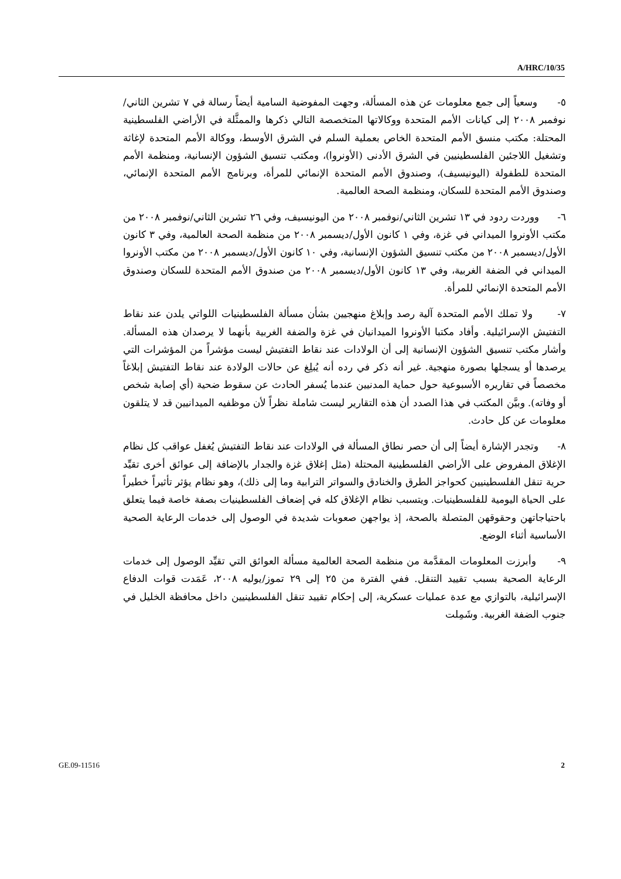A/HRC/10/35
٥- وسعياً إلى جمع معلومات عن هذه المسألة، وجهت المفوضية السامية أيضاً رسالة في ٧ تشرين الثاني/نوفمبر ٢٠٠٨ إلى كيانات الأمم المتحدة ووكالاتها المتخصصة التالي ذكرها والممثَّلة في الأراضي الفلسطينية المحتلة: مكتب منسق الأمم المتحدة الخاص بعملية السلم في الشرق الأوسط، ووكالة الأمم المتحدة لإغاثة وتشغيل اللاجئين الفلسطينيين في الشرق الأدنى (الأونروا)، ومكتب تنسيق الشؤون الإنسانية، ومنظمة الأمم المتحدة للطفولة (اليونيسيف)، وصندوق الأمم المتحدة الإنمائي للمرأة، وبرنامج الأمم المتحدة الإنمائي، وصندوق الأمم المتحدة للسكان، ومنظمة الصحة العالمية.
٦- ووردت ردود في ١٣ تشرين الثاني/نوفمبر ٢٠٠٨ من اليونيسيف، وفي ٢٦ تشرين الثاني/نوفمبر ٢٠٠٨ من مكتب الأونروا الميداني في غزة، وفي ١ كانون الأول/ديسمبر ٢٠٠٨ من منظمة الصحة العالمية، وفي ٣ كانون الأول/ديسمبر ٢٠٠٨ من مكتب تنسيق الشؤون الإنسانية، وفي ١٠ كانون الأول/ديسمبر ٢٠٠٨ من مكتب الأونروا الميداني في الضفة الغربية، وفي ١٣ كانون الأول/ديسمبر ٢٠٠٨ من صندوق الأمم المتحدة للسكان وصندوق الأمم المتحدة الإنمائي للمرأة.
٧- ولا تملك الأمم المتحدة آلية رصد وإبلاغ منهجيين بشأن مسألة الفلسطينيات اللواتي يلدن عند نقاط التفتيش الإسرائيلية. وأفاد مكتبا الأونروا الميدانيان في غزة والضفة الغربية بأنهما لا يرصدان هذه المسألة. وأشار مكتب تنسيق الشؤون الإنسانية إلى أن الولادات عند نقاط التفتيش ليست مؤشراً من المؤشرات التي يرصدها أو يسجلها بصورة منهجية. غير أنه ذكر في رده أنه يُبلِغ عن حالات الولادة عند نقاط التفتيش إبلاغاً مخصصاً في تقاريره الأسبوعية حول حماية المدنيين عندما يُسفر الحادث عن سقوط ضحية (أي إصابة شخص أو وفاته). وبيَّن المكتب في هذا الصدد أن هذه التقارير ليست شاملة نظراً لأن موظفيه الميدانيين قد لا يتلقون معلومات عن كل حادث.
٨- وتجدر الإشارة أيضاً إلى أن حصر نطاق المسألة في الولادات عند نقاط التفتيش يُغفل عواقب كل نظام الإغلاق المفروض على الأراضي الفلسطينية المحتلة (مثل إغلاق غزة والجدار بالإضافة إلى عوائق أخرى تقيِّد حرية تنقل الفلسطينيين كحواجز الطرق والخنادق والسواتر الترابية وما إلى ذلك)، وهو نظام يؤثر تأثيراً خطيراً على الحياة اليومية للفلسطينيات. ويتسبب نظام الإغلاق كله في إضعاف الفلسطينيات بصفة خاصة فيما يتعلق باحتياجاتهن وحقوقهن المتصلة بالصحة، إذ يواجهن صعوبات شديدة في الوصول إلى خدمات الرعاية الصحية الأساسية أثناء الوضع.
٩- وأبرزت المعلومات المقدَّمة من منظمة الصحة العالمية مسألة العوائق التي تقيِّد الوصول إلى خدمات الرعاية الصحية بسبب تقييد التنقل. ففي الفترة من ٢٥ إلى ٢٩ تموز/يوليه ٢٠٠٨، عَمَدت قوات الدفاع الإسرائيلية، بالتوازي مع عدة عمليات عسكرية، إلى إحكام تقييد تنقل الفلسطينيين داخل محافظة الخليل في جنوب الضفة الغربية. وشَمِلت
GE.09-11516 2